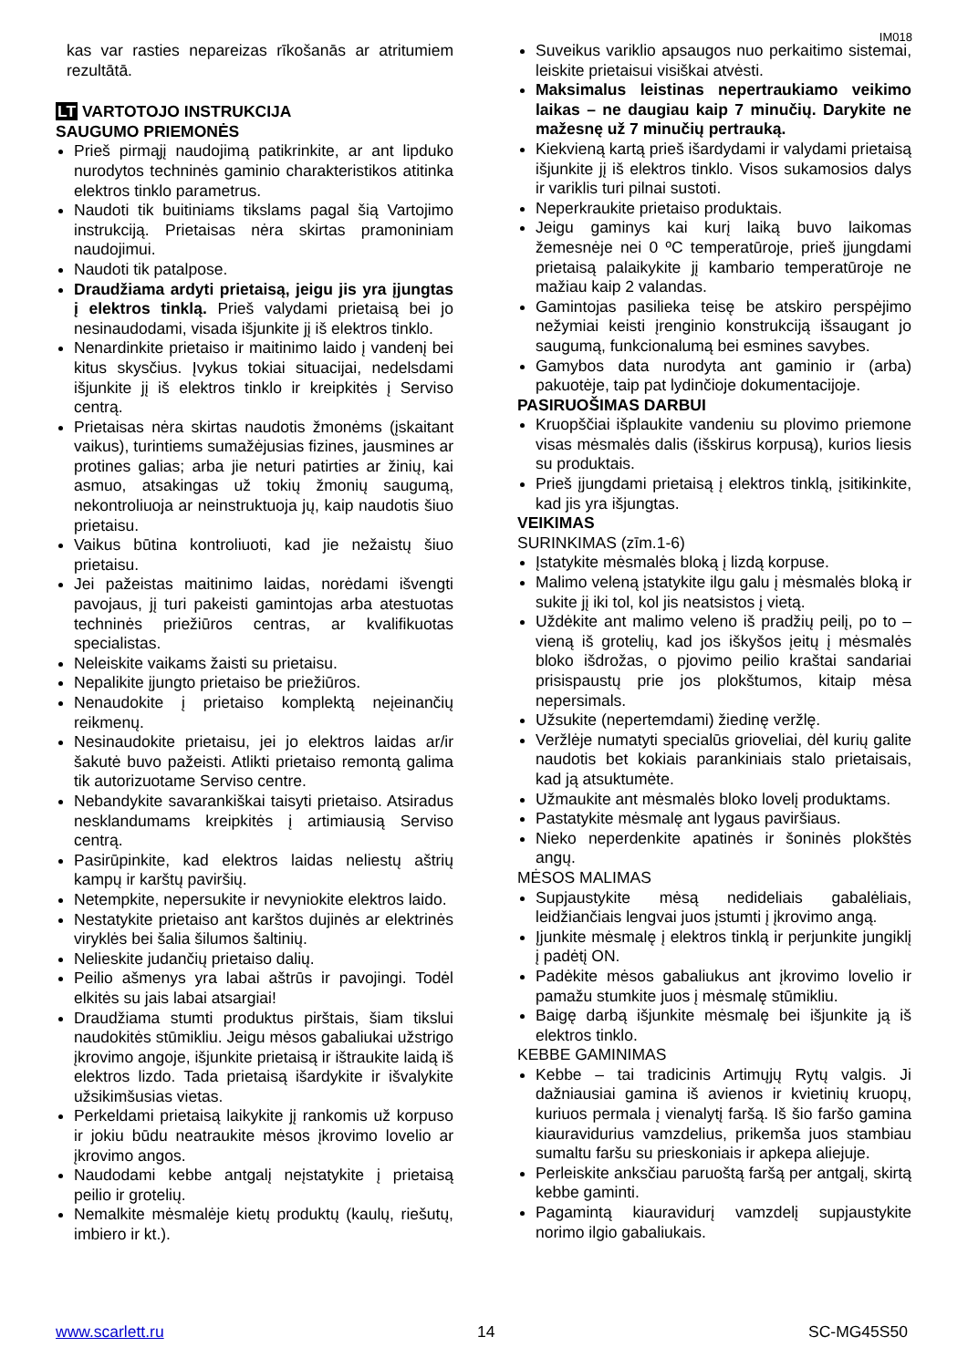IM018
kas var rasties nepareizas rīkošanās ar atritumiem rezultātā.
LT VARTOTOJO INSTRUKCIJA
SAUGUMO PRIEMONĖS
Prieš pirmąjį naudojimą patikrinkite, ar ant lipduko nurodytos techninės gaminio charakteristikos atitinka elektros tinklo parametrus.
Naudoti tik buitiniams tikslams pagal šią Vartojimo instrukciją. Prietaisas nėra skirtas pramoniniam naudojimui.
Naudoti tik patalpose.
Draudžiama ardyti prietaisą, jeigu jis yra įjungtas į elektros tinklą. Prieš valydami prietaisą bei jo nesinaudodami, visada išjunkite jį iš elektros tinklo.
Nenardinkite prietaiso ir maitinimo laido į vandenį bei kitus skysčius. Įvykus tokiai situacijai, nedelsdami išjunkite jį iš elektros tinklo ir kreipkitės į Serviso centrą.
Prietaisas nėra skirtas naudotis žmonėms (įskaitant vaikus), turintiems sumažėjusias fizines, jausmines ar protines galias; arba jie neturi patirties ar žinių, kai asmuo, atsakingas už tokių žmonių saugumą, nekontroliuoja ar neinstruktuoja jų, kaip naudotis šiuo prietaisu.
Vaikus būtina kontroliuoti, kad jie nežaistų šiuo prietaisu.
Jei pažeistas maitinimo laidas, norėdami išvengti pavojaus, jį turi pakeisti gamintojas arba atestuotas techninės priežiūros centras, ar kvalifikuotas specialistas.
Neleiskite vaikams žaisti su prietaisu.
Nepalikite įjungto prietaiso be priežiūros.
Nenaudokite į prietaiso komplektą neįeinančių reikmenų.
Nesinaudokite prietaisu, jei jo elektros laidas ar/ir šakutė buvo pažeisti. Atlikti prietaiso remontą galima tik autorizuotame Serviso centre.
Nebandykite savarankiškai taisyti prietaiso. Atsiradus nesklandumams kreipkitės į artimiausią Serviso centrą.
Pasirūpinkite, kad elektros laidas neliestų aštrių kampų ir karštų paviršių.
Netempkite, nepersukite ir nevyniokite elektros laido.
Nestatykite prietaiso ant karštos dujinės ar elektrinės viryklės bei šalia šilumos šaltinių.
Nelieskite judančių prietaiso dalių.
Peilio ašmenys yra labai aštrūs ir pavojingi. Todėl elkitės su jais labai atsargiai!
Draudžiama stumti produktus pirštais, šiam tikslui naudokitės stūmikliu. Jeigu mėsos gabaliukai užstrigo įkrovimo angoje, išjunkite prietaisą ir ištraukite laidą iš elektros lizdo. Tada prietaisą išardykite ir išvalykite užsikimšusias vietas.
Perkeldami prietaisą laikykite jį rankomis už korpuso ir jokiu būdu neatraukite mėsos įkrovimo lovelio ar įkrovimo angos.
Naudodami kebbe antgalį neįstatykite į prietaisą peilio ir grotelių.
Nemalkite mėsmalėje kietų produktų (kaulų, riešutų, imbiero ir kt.).
Suveikus variklio apsaugos nuo perkaitimo sistemai, leiskite prietaisui visiškai atvėsti.
Maksimalus leistinas nepertraukiamo veikimo laikas – ne daugiau kaip 7 minučių. Darykite ne mažesnę už 7 minučių pertrauką.
Kiekvieną kartą prieš išardydami ir valydami prietaisą išjunkite jį iš elektros tinklo. Visos sukamosios dalys ir variklis turi pilnai sustoti.
Neperkraukite prietaiso produktais.
Jeigu gaminys kai kurį laiką buvo laikomas žemesnėje nei 0 ºC temperatūroje, prieš įjungdami prietaisą palaikykite jį kambario temperatūroje ne mažiau kaip 2 valandas.
Gamintojas pasilieka teisę be atskiro perspėjimo nežymiai keisti įrenginio konstrukciją išsaugant jo saugumą, funkcionalumą bei esmines savybes.
Gamybos data nurodyta ant gaminio ir (arba) pakuotėje, taip pat lydinčioje dokumentacijoje.
PASIRUOŠIMAS DARBUI
Kruopščiai išplaukite vandeniu su plovimo priemone visas mėsmalės dalis (išskirus korpusą), kurios liesis su produktais.
Prieš įjungdami prietaisą į elektros tinklą, įsitikinkite, kad jis yra išjungtas.
VEIKIMAS
SURINKIMAS (zīm.1-6)
Įstatykite mėsmalės bloką į lizdą korpuse.
Malimo veleną įstatykite ilgu galu į mėsmalės bloką ir sukite jį iki tol, kol jis neatsistos į vietą.
Uždėkite ant malimo veleno iš pradžių peilį, po to – vieną iš grotelių, kad jos iškyšos įeitų į mėsmalės bloko išdrožas, o pjovimo peilio kraštai sandariai prisispaustų prie jos plokštumos, kitaip mėsa nepersimals.
Užsukite (nepertemdami) žiedinę veržlę.
Veržlėje numatyti specialūs grioveliai, dėl kurių galite naudotis bet kokiais parankiniais stalo prietaisais, kad ją atsuktumėte.
Užmaukite ant mėsmalės bloko lovelį produktams.
Pastatykite mėsmalę ant lygaus paviršiaus.
Nieko neperdenkite apatinės ir šoninės plokštės angų.
MĖSOS MALIMAS
Supjaustykite mėsą nedideliais gabalėliais, leidžiančiais lengvai juos įstumti į įkrovimo angą.
Įjunkite mėsmalę į elektros tinklą ir perjunkite jungiklį į padėtį ON.
Padėkite mėsos gabaliukus ant įkrovimo lovelio ir pamažu stumkite juos į mėsmalę stūmikliu.
Baigę darbą išjunkite mėsmalę bei išjunkite ją iš elektros tinklo.
KEBBE GAMINIMAS
Kebbe – tai tradicinis Artimųjų Rytų valgis. Ji dažniausiai gamina iš avienos ir kvietinių kruopų, kuriuos permala į vienalytį faršą. Iš šio faršo gamina kiauravidurius vamzdelius, prikemša juos stambiau sumaltu faršu su prieskoniais ir apkepa aliejuje.
Perleiskite anksčiau paruoštą faršą per antgalį, skirtą kebbe gaminti.
Pagamintą kiauravidurį vamzdelį supjaustykite norimo ilgio gabaliukais.
www.scarlett.ru 14 SC-MG45S50